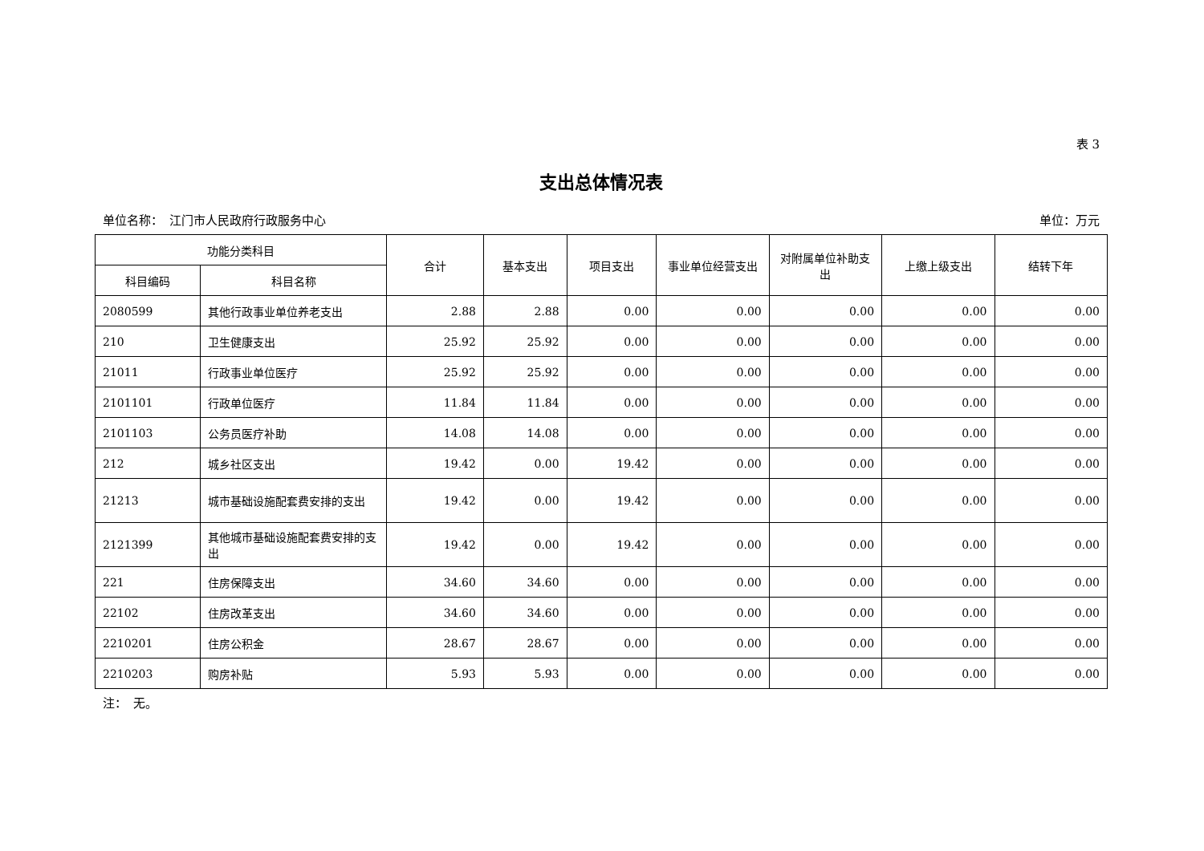表 3
支出总体情况表
单位名称：　江门市人民政府行政服务中心 单位：万元
| 功能分类科目 | | 合计 | 基本支出 | 项目支出 | 事业单位经营支出 | 对附属单位补助支出 | 上缴上级支出 | 结转下年 |
| --- | --- | --- | --- | --- | --- | --- | --- | --- |
| 科目编码 | 科目名称 | | | | | | | |
| 2080599 | 其他行政事业单位养老支出 | 2.88 | 2.88 | 0.00 | 0.00 | 0.00 | 0.00 | 0.00 |
| 210 | 卫生健康支出 | 25.92 | 25.92 | 0.00 | 0.00 | 0.00 | 0.00 | 0.00 |
| 21011 | 行政事业单位医疗 | 25.92 | 25.92 | 0.00 | 0.00 | 0.00 | 0.00 | 0.00 |
| 2101101 | 行政单位医疗 | 11.84 | 11.84 | 0.00 | 0.00 | 0.00 | 0.00 | 0.00 |
| 2101103 | 公务员医疗补助 | 14.08 | 14.08 | 0.00 | 0.00 | 0.00 | 0.00 | 0.00 |
| 212 | 城乡社区支出 | 19.42 | 0.00 | 19.42 | 0.00 | 0.00 | 0.00 | 0.00 |
| 21213 | 城市基础设施配套费安排的支出 | 19.42 | 0.00 | 19.42 | 0.00 | 0.00 | 0.00 | 0.00 |
| 2121399 | 其他城市基础设施配套费安排的支出 | 19.42 | 0.00 | 19.42 | 0.00 | 0.00 | 0.00 | 0.00 |
| 221 | 住房保障支出 | 34.60 | 34.60 | 0.00 | 0.00 | 0.00 | 0.00 | 0.00 |
| 22102 | 住房改革支出 | 34.60 | 34.60 | 0.00 | 0.00 | 0.00 | 0.00 | 0.00 |
| 2210201 | 住房公积金 | 28.67 | 28.67 | 0.00 | 0.00 | 0.00 | 0.00 | 0.00 |
| 2210203 | 购房补贴 | 5.93 | 5.93 | 0.00 | 0.00 | 0.00 | 0.00 | 0.00 |
注：　无。